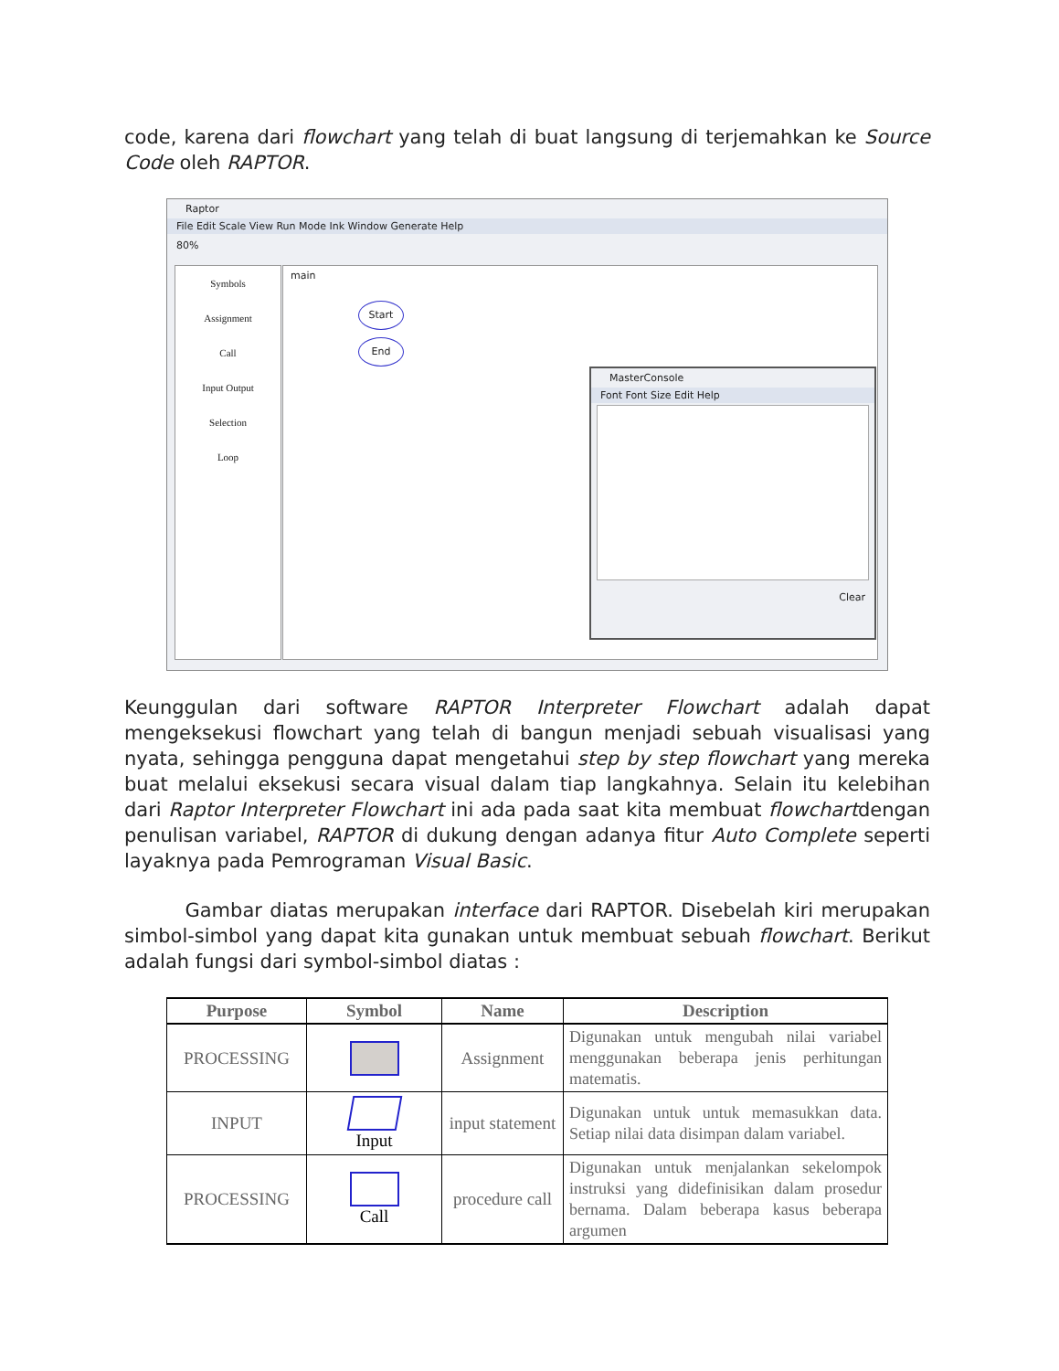code, karena dari flowchart yang telah di buat langsung di terjemahkan ke Source Code oleh RAPTOR.
Raptor
File Edit Scale View Run Mode Ink Window Generate Help
80%
Symbols
Assignment
Call
Input Output
Selection
Loop
main
Start
End
MasterConsole
Font Font Size Edit Help
Clear
Keunggulan dari software RAPTOR Interpreter Flowchart adalah dapat mengeksekusi flowchart yang telah di bangun menjadi sebuah visualisasi yang nyata, sehingga pengguna dapat mengetahui step by step flowchart yang mereka buat melalui eksekusi secara visual dalam tiap langkahnya. Selain itu kelebihan dari Raptor Interpreter Flowchart ini ada pada saat kita membuat flowchartdengan penulisan variabel, RAPTOR di dukung dengan adanya fitur Auto Complete seperti layaknya pada Pemrograman Visual Basic.
Gambar diatas merupakan interface dari RAPTOR. Disebelah kiri merupakan simbol-simbol yang dapat kita gunakan untuk membuat sebuah flowchart. Berikut adalah fungsi dari symbol-simbol diatas :
| Purpose | Symbol | Name | Description |
| --- | --- | --- | --- |
| PROCESSING | | Assignment | Digunakan untuk mengubah nilai variabel menggunakan beberapa jenis perhitungan matematis. |
| INPUT | Input | input statement | Digunakan untuk untuk memasukkan data. Setiap nilai data disimpan dalam variabel. |
| PROCESSING | Call | procedure call | Digunakan untuk menjalankan sekelompok instruksi yang didefinisikan dalam prosedur bernama. Dalam beberapa kasus beberapa argumen |